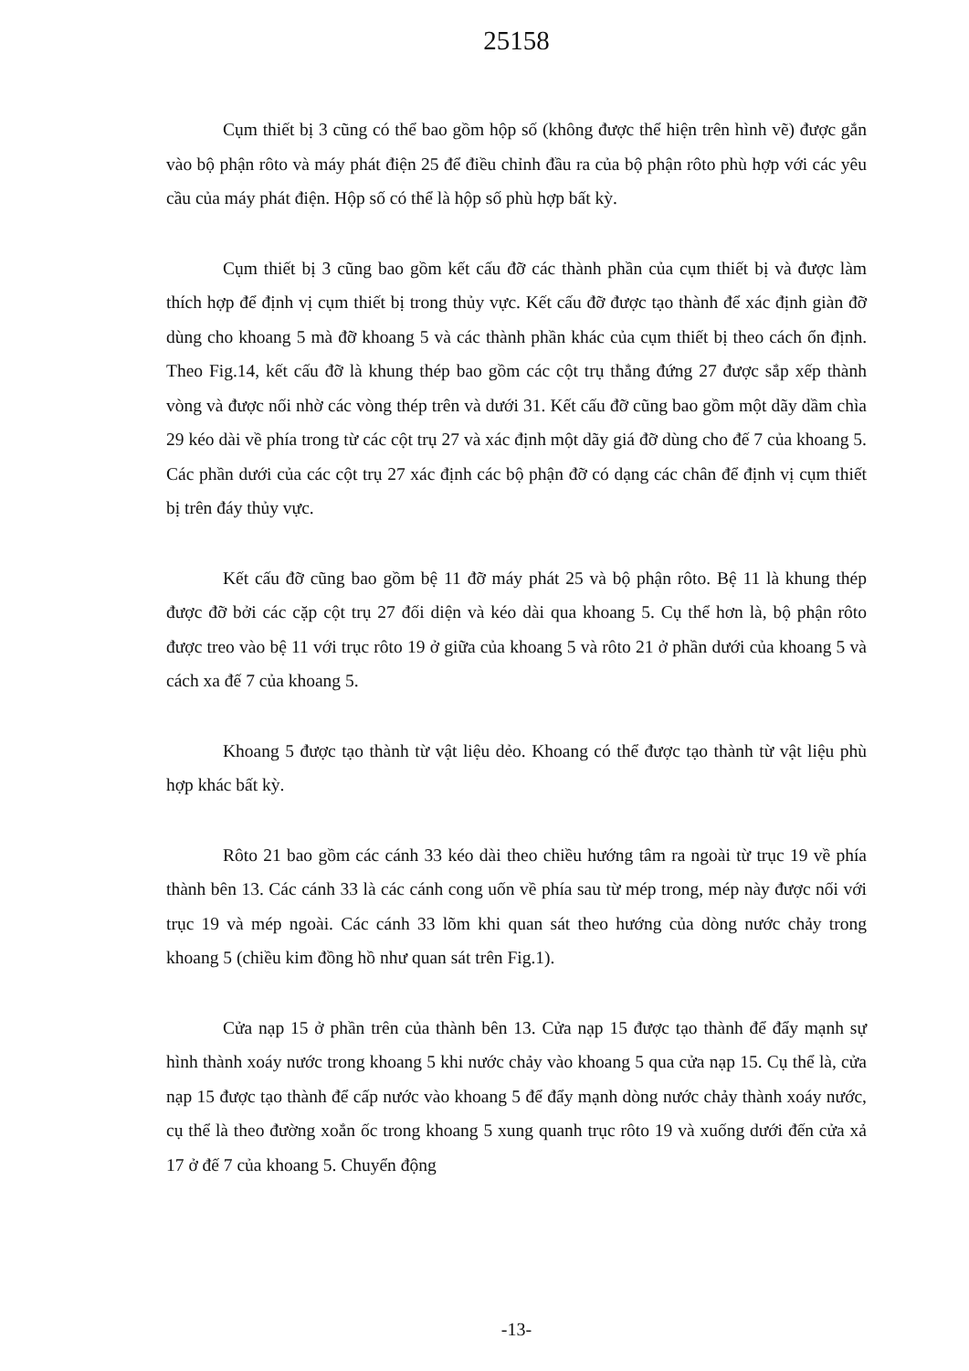25158
Cụm thiết bị 3 cũng có thể bao gồm hộp số (không được thể hiện trên hình vẽ) được gắn vào bộ phận rôto và máy phát điện 25 để điều chỉnh đầu ra của bộ phận rôto phù hợp với các yêu cầu của máy phát điện. Hộp số có thể là hộp số phù hợp bất kỳ.
Cụm thiết bị 3 cũng bao gồm kết cấu đỡ các thành phần của cụm thiết bị và được làm thích hợp để định vị cụm thiết bị trong thủy vực. Kết cấu đỡ được tạo thành để xác định giàn đỡ dùng cho khoang 5 mà đỡ khoang 5 và các thành phần khác của cụm thiết bị theo cách ổn định. Theo Fig.14, kết cấu đỡ là khung thép bao gồm các cột trụ thẳng đứng 27 được sắp xếp thành vòng và được nối nhờ các vòng thép trên và dưới 31. Kết cấu đỡ cũng bao gồm một dãy dầm chìa 29 kéo dài về phía trong từ các cột trụ 27 và xác định một dãy giá đỡ dùng cho đế 7 của khoang 5. Các phần dưới của các cột trụ 27 xác định các bộ phận đỡ có dạng các chân để định vị cụm thiết bị trên đáy thủy vực.
Kết cấu đỡ cũng bao gồm bệ 11 đỡ máy phát 25 và bộ phận rôto. Bệ 11 là khung thép được đỡ bởi các cặp cột trụ 27 đối diện và kéo dài qua khoang 5. Cụ thể hơn là, bộ phận rôto được treo vào bệ 11 với trục rôto 19 ở giữa của khoang 5 và rôto 21 ở phần dưới của khoang 5 và cách xa đế 7 của khoang 5.
Khoang 5 được tạo thành từ vật liệu dẻo. Khoang có thể được tạo thành từ vật liệu phù hợp khác bất kỳ.
Rôto 21 bao gồm các cánh 33 kéo dài theo chiều hướng tâm ra ngoài từ trục 19 về phía thành bên 13. Các cánh 33 là các cánh cong uốn về phía sau từ mép trong, mép này được nối với trục 19 và mép ngoài. Các cánh 33 lõm khi quan sát theo hướng của dòng nước chảy trong khoang 5 (chiều kim đồng hồ như quan sát trên Fig.1).
Cửa nạp 15 ở phần trên của thành bên 13. Cửa nạp 15 được tạo thành để đẩy mạnh sự hình thành xoáy nước trong khoang 5 khi nước chảy vào khoang 5 qua cửa nạp 15. Cụ thể là, cửa nạp 15 được tạo thành để cấp nước vào khoang 5 để đẩy mạnh dòng nước chảy thành xoáy nước, cụ thể là theo đường xoắn ốc trong khoang 5 xung quanh trục rôto 19 và xuống dưới đến cửa xả 17 ở đế 7 của khoang 5. Chuyển động
-13-